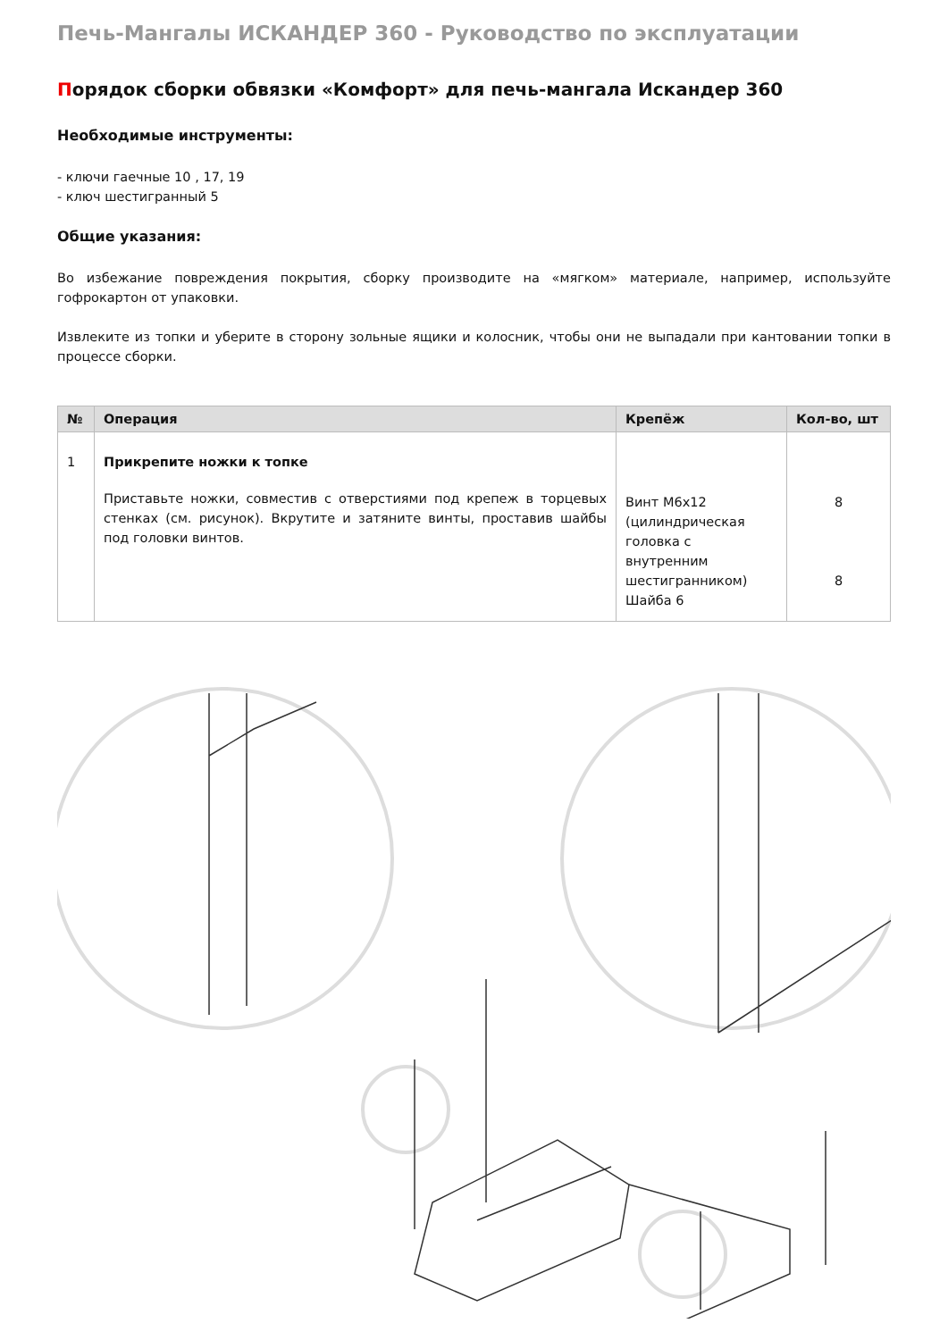Печь-Мангалы ИСКАНДЕР 360 - Руководство по эксплуатации
Порядок сборки обвязки «Комфорт» для печь-мангала Искандер 360
Необходимые инструменты:
- ключи гаечные 10 , 17, 19
- ключ шестигранный 5
Общие указания:
Во избежание повреждения покрытия, сборку производите на «мягком» материале, например, используйте гофрокартон от упаковки.
Извлеките из топки и уберите в сторону зольные ящики и колосник, чтобы они не выпадали при кантовании топки в процессе сборки.
| № | Операция | Крепёж | Кол-во, шт |
| --- | --- | --- | --- |
| 1 | Прикрепите ножки к топке Приставьте ножки, совместив с отверстиями под крепеж в торцевых стенках (см. рисунок). Вкрутите и затяните винты, проставив шайбы под головки винтов. | Винт М6х12 (цилиндрическая головка с внутренним шестигранником) Шайба 6 | 8 8 |